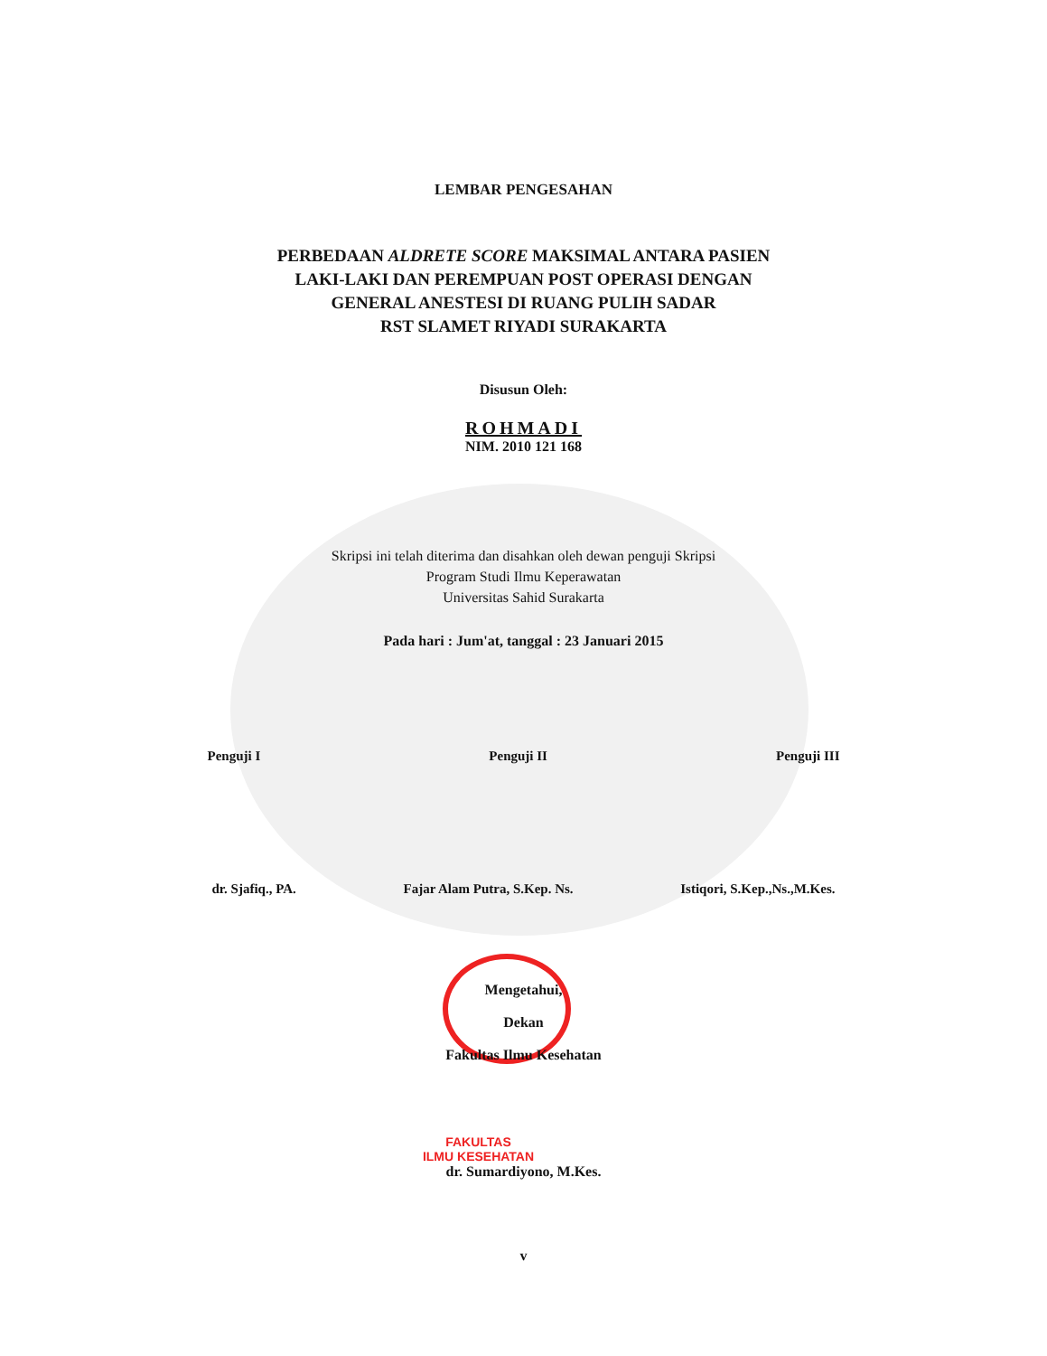LEMBAR PENGESAHAN
PERBEDAAN ALDRETE SCORE MAKSIMAL ANTARA PASIEN
LAKI-LAKI DAN PEREMPUAN POST OPERASI DENGAN
GENERAL ANESTESI DI RUANG PULIH SADAR
RST SLAMET RIYADI SURAKARTA
Disusun Oleh:
ROHMADI
NIM. 2010 121 168
Skripsi ini telah diterima dan disahkan oleh dewan penguji Skripsi
Program Studi Ilmu Keperawatan
Universitas Sahid Surakarta
Pada hari : Jum'at, tanggal : 23 Januari 2015
Penguji I Penguji II Penguji III
dr. Sjafiq., PA. Fajar Alam Putra, S.Kep. Ns. Istiqori, S.Kep.,Ns.,M.Kes.
Mengetahui,
Dekan
Fakultas Ilmu Kesehatan
FAKULTAS
ILMU KESEHATAN
dr. Sumardiyono, M.Kes.
v